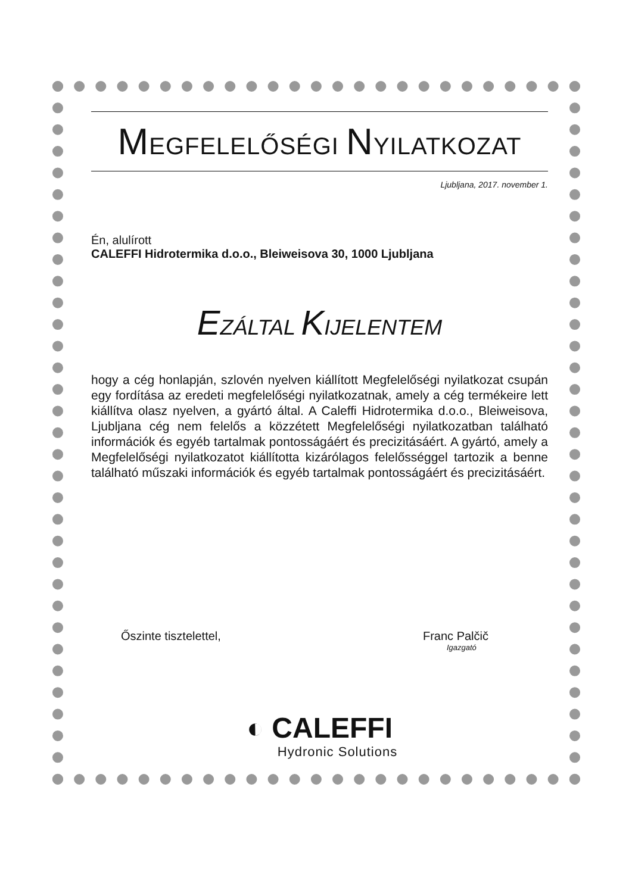MEGFELELŐSÉGI NYILATKOZAT
Ljubljana, 2017. november 1.
Én, alulírott
CALEFFI Hidrotermika d.o.o., Bleiweisova 30, 1000 Ljubljana
EZÁLTAL KIJELENTEM
hogy a cég honlapján, szlovén nyelven kiállított Megfelelőségi nyilatkozat csupán egy fordítása az eredeti megfelelőségi nyilatkozatnak, amely a cég termékeire lett kiállítva olasz nyelven, a gyártó által. A Caleffi Hidrotermika d.o.o., Bleiweisova, Ljubljana cég nem felelős a közzétett Megfelelőségi nyilatkozatban található információk és egyéb tartalmak pontosságáért és precizitásáért. A gyártó, amely a Megfelelőségi nyilatkozatot kiállította kizárólagos felelősséggel tartozik a benne található műszaki információk és egyéb tartalmak pontosságáért és precizitásáért.
Őszinte tisztelettel, Franc Palčič
Igazgató
◐ CALEFFI
Hydronic Solutions